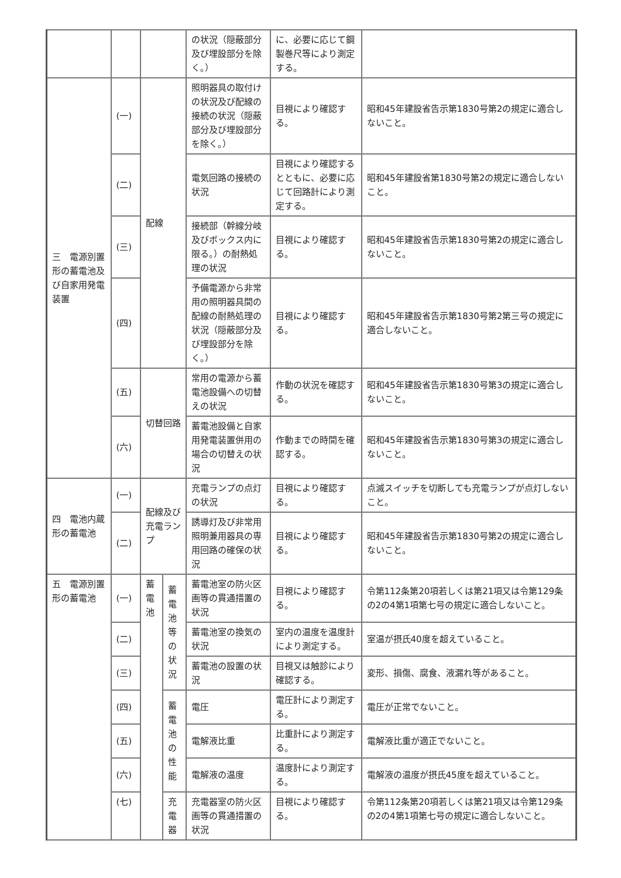| | | | | の状況（隠蔽部分及び埋設部分を除く。） | に、必要に応じて鋼製巻尺等により測定する。 | |
| 三 電源別置形の蓄電池及び自家用発電装置 | (一) | 配線 | | 照明器具の取付けの状況及び配線の接続の状況（隠蔽部分及び埋設部分を除く。） | 目視により確認する。 | 昭和45年建設省告示第1830号第2の規定に適合しないこと。 |
| | (二) | | | 電気回路の接続の状況 | 目視により確認するとともに、必要に応じて回路計により測定する。 | 昭和45年建設省第1830号第2の規定に適合しないこと。 |
| | (三) | | | 接続部（幹線分岐及びボックス内に限る。）の耐熱処理の状況 | 目視により確認する。 | 昭和45年建設省告示第1830号第2の規定に適合しないこと。 |
| | (四) | | | 予備電源から非常用の照明器具間の配線の耐熱処理の状況（隠蔽部分及び埋設部分を除く。） | 目視により確認する。 | 昭和45年建設省告示第1830号第2第三号の規定に適合しないこと。 |
| | (五) | 切替回路 | | 常用の電源から蓄電池設備への切替えの状況 | 作動の状況を確認する。 | 昭和45年建設省告示第1830号第3の規定に適合しないこと。 |
| | (六) | | | 蓄電池設備と自家用発電装置併用の場合の切替えの状況 | 作動までの時間を確認する。 | 昭和45年建設省告示第1830号第3の規定に適合しないこと。 |
| 四 電池内蔵形の蓄電池 | (一) | 配線及び充電ランプ | | 充電ランプの点灯の状況 | 目視により確認する。 | 点滅スイッチを切断しても充電ランプが点灯しないこと。 |
| | (二) | | | 誘導灯及び非常用照明兼用器具の専用回路の確保の状況 | 目視により確認する。 | 昭和45年建設省告示第1830号第2の規定に適合しないこと。 |
| 五 電源別置形の蓄電池 | (一) | 蓄電池 | 蓄電池等の状況 | 蓄電池室の防火区画等の貫通措置の状況 | 目視により確認する。 | 令第112条第20項若しくは第21項又は令第129条の2の4第1項第七号の規定に適合しないこと。 |
| | (二) | | | 蓄電池室の換気の状況 | 室内の温度を温度計により測定する。 | 室温が摂氏40度を超えていること。 |
| | (三) | | | 蓄電池の設置の状況 | 目視又は触診により確認する。 | 変形、損傷、腐食、液漏れ等があること。 |
| | (四) | | 蓄電池の性能 | 電圧 | 電圧計により測定する。 | 電圧が正常でないこと。 |
| | (五) | | | 電解液比重 | 比重計により測定する。 | 電解液比重が適正でないこと。 |
| | (六) | | | 電解液の温度 | 温度計により測定する。 | 電解液の温度が摂氏45度を超えていること。 |
| | (七) | | 充電器 | 充電器室の防火区画等の貫通措置の状況 | 目視により確認する。 | 令第112条第20項若しくは第21項又は令第129条の2の4第1項第七号の規定に適合しないこと。 |